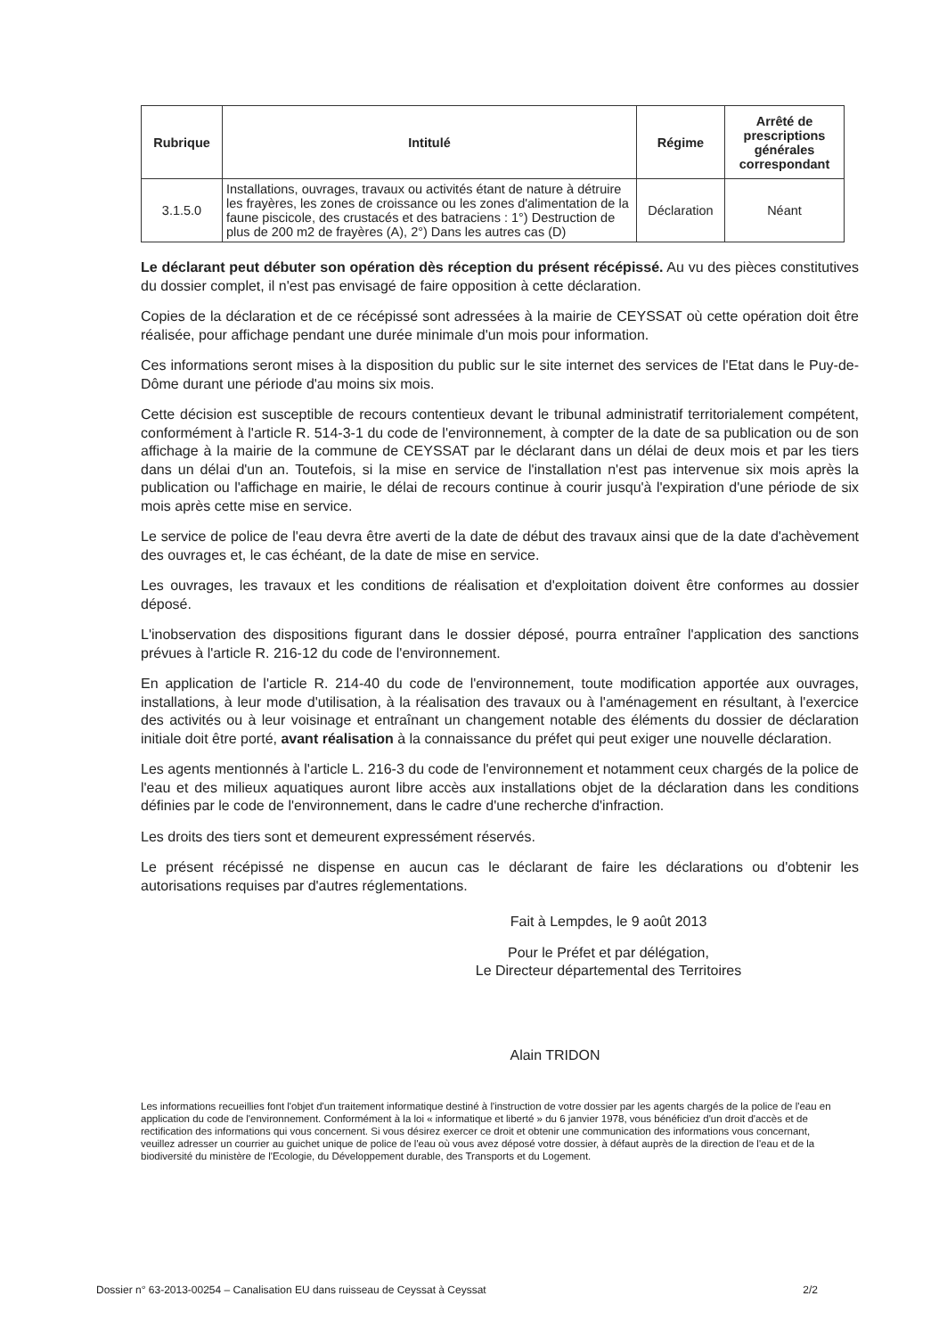| Rubrique | Intitulé | Régime | Arrêté de prescriptions générales correspondant |
| --- | --- | --- | --- |
| 3.1.5.0 | Installations, ouvrages, travaux ou activités étant de nature à détruire les frayères, les zones de croissance ou les zones d'alimentation de la faune piscicole, des crustacés et des batraciens : 1°) Destruction de plus de 200 m2 de frayères (A), 2°) Dans les autres cas (D) | Déclaration | Néant |
Le déclarant peut débuter son opération dès réception du présent récépissé. Au vu des pièces constitutives du dossier complet, il n'est pas envisagé de faire opposition à cette déclaration.
Copies de la déclaration et de ce récépissé sont adressées à la mairie de CEYSSAT où cette opération doit être réalisée, pour affichage pendant une durée minimale d'un mois pour information.
Ces informations seront mises à la disposition du public sur le site internet des services de l'Etat dans le Puy-de-Dôme durant une période d'au moins six mois.
Cette décision est susceptible de recours contentieux devant le tribunal administratif territorialement compétent, conformément à l'article R. 514-3-1 du code de l'environnement, à compter de la date de sa publication ou de son affichage à la mairie de la commune de CEYSSAT par le déclarant dans un délai de deux mois et par les tiers dans un délai d'un an. Toutefois, si la mise en service de l'installation n'est pas intervenue six mois après la publication ou l'affichage en mairie, le délai de recours continue à courir jusqu'à l'expiration d'une période de six mois après cette mise en service.
Le service de police de l'eau devra être averti de la date de début des travaux ainsi que de la date d'achèvement des ouvrages et, le cas échéant, de la date de mise en service.
Les ouvrages, les travaux et les conditions de réalisation et d'exploitation doivent être conformes au dossier déposé.
L'inobservation des dispositions figurant dans le dossier déposé, pourra entraîner l'application des sanctions prévues à l'article R. 216-12 du code de l'environnement.
En application de l'article R. 214-40 du code de l'environnement, toute modification apportée aux ouvrages, installations, à leur mode d'utilisation, à la réalisation des travaux ou à l'aménagement en résultant, à l'exercice des activités ou à leur voisinage et entraînant un changement notable des éléments du dossier de déclaration initiale doit être porté, avant réalisation à la connaissance du préfet qui peut exiger une nouvelle déclaration.
Les agents mentionnés à l'article L. 216-3 du code de l'environnement et notamment ceux chargés de la police de l'eau et des milieux aquatiques auront libre accès aux installations objet de la déclaration dans les conditions définies par le code de l'environnement, dans le cadre d'une recherche d'infraction.
Les droits des tiers sont et demeurent expressément réservés.
Le présent récépissé ne dispense en aucun cas le déclarant de faire les déclarations ou d'obtenir les autorisations requises par d'autres réglementations.
Fait à Lempdes, le 9 août 2013
Pour le Préfet et par délégation,
Le Directeur départemental des Territoires
Alain TRIDON
Les informations recueillies font l'objet d'un traitement informatique destiné à l'instruction de votre dossier par les agents chargés de la police de l'eau en application du code de l'environnement. Conformément à la loi « informatique et liberté » du 6 janvier 1978, vous bénéficiez d'un droit d'accès et de rectification des informations qui vous concernent. Si vous désirez exercer ce droit et obtenir une communication des informations vous concernant, veuillez adresser un courrier au guichet unique de police de l'eau où vous avez déposé votre dossier, à défaut auprès de la direction de l'eau et de la biodiversité du ministère de l'Ecologie, du Développement durable, des Transports et du Logement.
Dossier n° 63-2013-00254 – Canalisation EU dans ruisseau de Ceyssat à Ceyssat 2/2